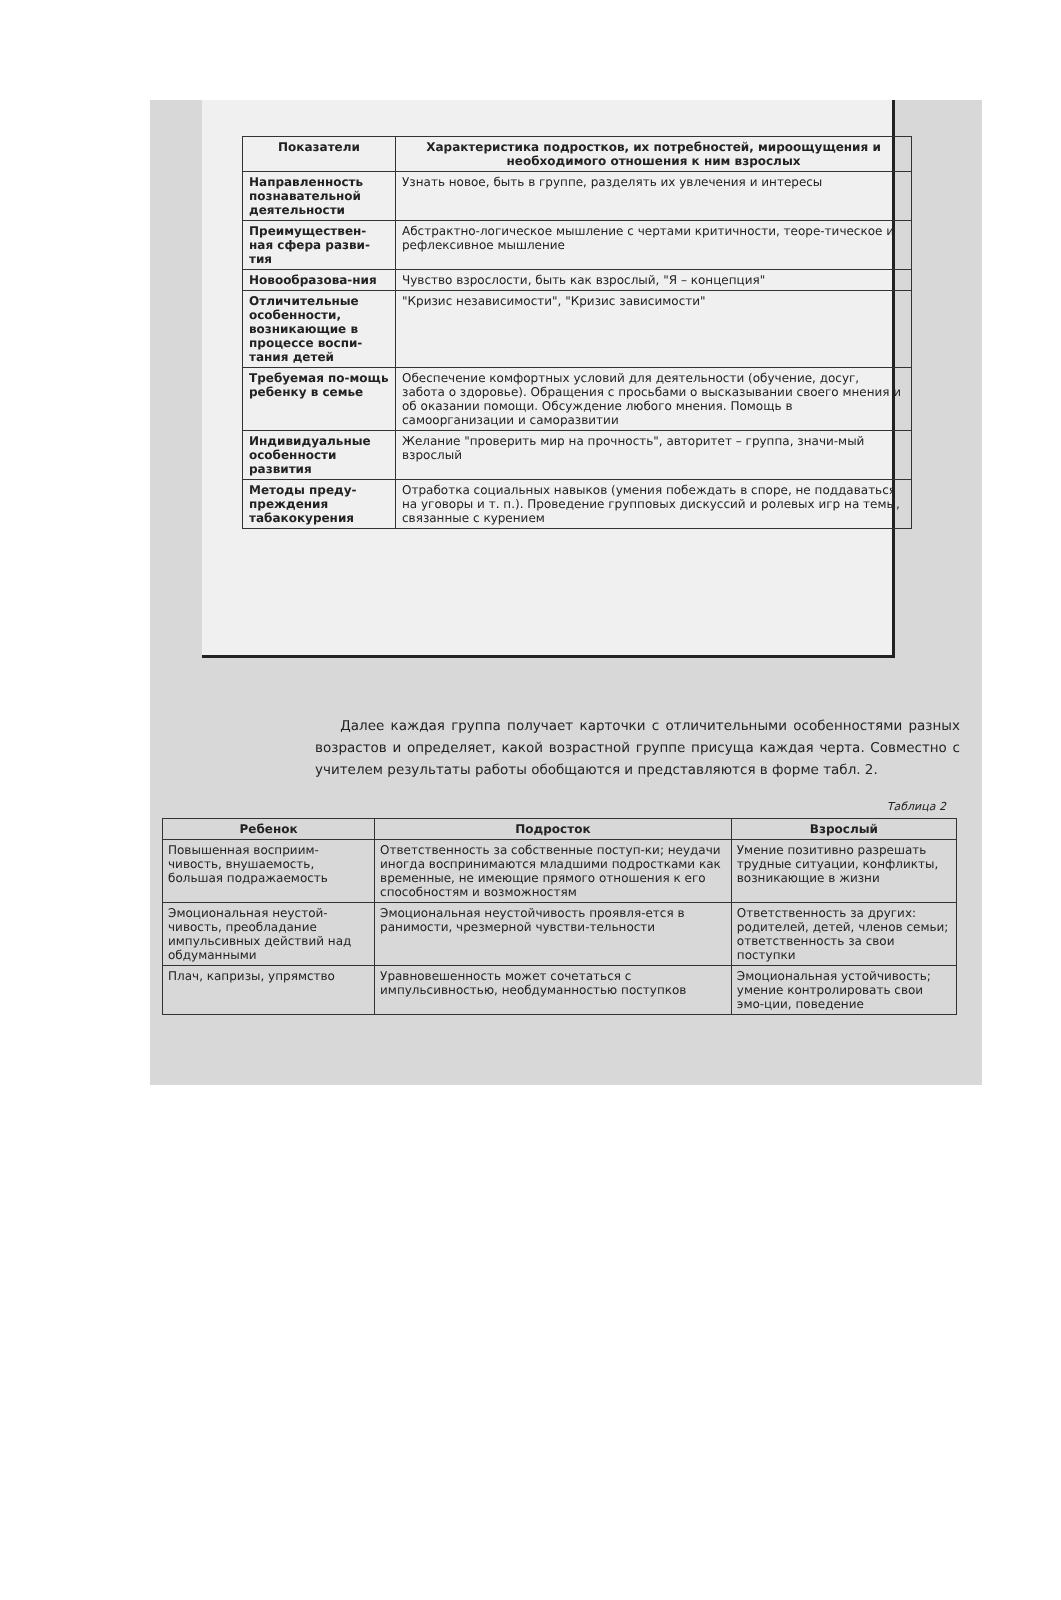| Показатели | Характеристика подростков, их потребностей, мироощущения и необходимого отношения к ним взрослых |
| --- | --- |
| Направленность познавательной деятельности | Узнать новое, быть в группе, разделять их увлечения и интересы |
| Преимуществен-ная сфера разви-тия | Абстрактно-логическое мышление с чертами критичности, теоре-тическое и рефлексивное мышление |
| Новообразова-ния | Чувство взрослости, быть как взрослый, "Я – концепция" |
| Отличительные особенности, возникающие в процессе воспи-тания детей | "Кризис независимости", "Кризис зависимости" |
| Требуемая по-мощь ребенку в семье | Обеспечение комфортных условий для деятельности (обучение, досуг, забота о здоровье). Обращения с просьбами о высказывании своего мнения и об оказании помощи. Обсуждение любого мнения. Помощь в самоорганизации и саморазвитии |
| Индивидуальные особенности развития | Желание "проверить мир на прочность", авторитет – группа, значи-мый взрослый |
| Методы преду-преждения табакокурения | Отработка социальных навыков (умения побеждать в споре, не поддаваться на уговоры и т. п.). Проведение групповых дискуссий и ролевых игр на темы, связанные с курением |
Далее каждая группа получает карточки с отличительными особенностями разных возрастов и определяет, какой возрастной группе присуща каждая черта. Совместно с учителем результаты работы обобщаются и представляются в форме табл. 2.
Таблица 2
| Ребенок | Подросток | Взрослый |
| --- | --- | --- |
| Повышенная восприим-чивость, внушаемость, большая подражаемость | Ответственность за собственные поступ-ки; неудачи иногда воспринимаются младшими подростками как временные, не имеющие прямого отношения к его способностям и возможностям | Умение позитивно разрешать трудные ситуации, конфликты, возникающие в жизни |
| Эмоциональная неустой-чивость, преобладание импульсивных действий над обдуманными | Эмоциональная неустойчивость проявля-ется в ранимости, чрезмерной чувстви-тельности | Ответственность за других: родителей, детей, членов семьи; ответственность за свои поступки |
| Плач, капризы, упрямство | Уравновешенность может сочетаться с импульсивностью, необдуманностью поступков | Эмоциональная устойчивость; умение контролировать свои эмо-ции, поведение |